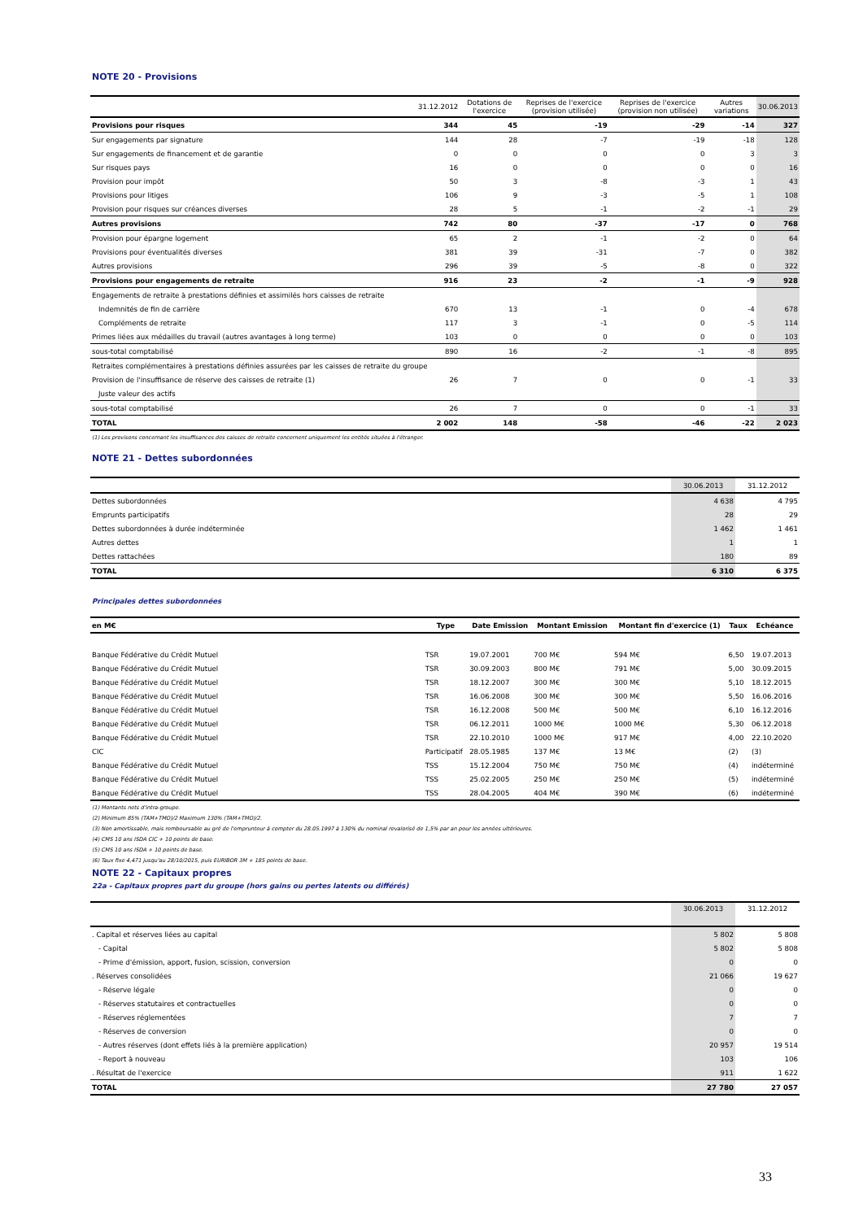NOTE 20 - Provisions
| | 31.12.2012 | Dotations de l'exercice | Reprises de l'exercice (provision utilisée) | Reprises de l'exercice (provision non utilisée) | Autres variations | 30.06.2013 |
| --- | --- | --- | --- | --- | --- | --- |
| Provisions pour risques | 344 | 45 | -19 | -29 | -14 | 327 |
| Sur engagements par signature | 144 | 28 | -7 | -19 | -18 | 128 |
| Sur engagements de financement et de garantie | 0 | 0 | 0 | 0 | 3 | 3 |
| Sur risques pays | 16 | 0 | 0 | 0 | 0 | 16 |
| Provision pour impôt | 50 | 3 | -8 | -3 | 1 | 43 |
| Provisions pour litiges | 106 | 9 | -3 | -5 | 1 | 108 |
| Provision pour risques sur créances diverses | 28 | 5 | -1 | -2 | -1 | 29 |
| Autres provisions | 742 | 80 | -37 | -17 | 0 | 768 |
| Provision pour épargne logement | 65 | 2 | -1 | -2 | 0 | 64 |
| Provisions pour éventualités diverses | 381 | 39 | -31 | -7 | 0 | 382 |
| Autres provisions | 296 | 39 | -5 | -8 | 0 | 322 |
| Provisions pour engagements de retraite | 916 | 23 | -2 | -1 | -9 | 928 |
| Engagements de retraite à prestations définies et assimilés hors caisses de retraite | | | | | | |
| Indemnités de fin de carrière | 670 | 13 | -1 | 0 | -4 | 678 |
| Compléments de retraite | 117 | 3 | -1 | 0 | -5 | 114 |
| Primes liées aux médailles du travail (autres avantages à long terme) | 103 | 0 | 0 | 0 | 0 | 103 |
| sous-total comptabilisé | 890 | 16 | -2 | -1 | -8 | 895 |
| Retraites complémentaires à prestations définies assurées par les caisses de retraite du groupe | | | | | | |
| Provision de l'insuffisance de réserve des caisses de retraite (1) | 26 | 7 | 0 | 0 | -1 | 33 |
| Juste valeur des actifs | | | | | | |
| sous-total comptabilisé | 26 | 7 | 0 | 0 | -1 | 33 |
| TOTAL | 2 002 | 148 | -58 | -46 | -22 | 2 023 |
(1) Les provisons concernant les insuffisances des caisses de retraite concernent uniquement les entités situées à l'étranger.
NOTE 21 - Dettes subordonnées
| | 30.06.2013 | 31.12.2012 |
| --- | --- | --- |
| Dettes subordonnées | 4 638 | 4 795 |
| Emprunts participatifs | 28 | 29 |
| Dettes subordonnées à durée indéterminée | 1 462 | 1 461 |
| Autres dettes | 1 | 1 |
| Dettes rattachées | 180 | 89 |
| TOTAL | 6 310 | 6 375 |
Principales dettes subordonnées
| en M€ | Type | Date Emission | Montant Emission | Montant fin d'exercice (1) | Taux | Echéance |
| --- | --- | --- | --- | --- | --- | --- |
| Banque Fédérative du Crédit Mutuel | TSR | 19.07.2001 | 700 M€ | 594 M€ | 6,50 | 19.07.2013 |
| Banque Fédérative du Crédit Mutuel | TSR | 30.09.2003 | 800 M€ | 791 M€ | 5,00 | 30.09.2015 |
| Banque Fédérative du Crédit Mutuel | TSR | 18.12.2007 | 300 M€ | 300 M€ | 5,10 | 18.12.2015 |
| Banque Fédérative du Crédit Mutuel | TSR | 16.06.2008 | 300 M€ | 300 M€ | 5,50 | 16.06.2016 |
| Banque Fédérative du Crédit Mutuel | TSR | 16.12.2008 | 500 M€ | 500 M€ | 6,10 | 16.12.2016 |
| Banque Fédérative du Crédit Mutuel | TSR | 06.12.2011 | 1000 M€ | 1000 M€ | 5,30 | 06.12.2018 |
| Banque Fédérative du Crédit Mutuel | TSR | 22.10.2010 | 1000 M€ | 917 M€ | 4,00 | 22.10.2020 |
| CIC | Participatif | 28.05.1985 | 137 M€ | 13 M€ | (2) | (3) |
| Banque Fédérative du Crédit Mutuel | TSS | 15.12.2004 | 750 M€ | 750 M€ | (4) | indéterminé |
| Banque Fédérative du Crédit Mutuel | TSS | 25.02.2005 | 250 M€ | 250 M€ | (5) | indéterminé |
| Banque Fédérative du Crédit Mutuel | TSS | 28.04.2005 | 404 M€ | 390 M€ | (6) | indéterminé |
(1) Montants nets d'intra-groupe.
(2) Minimum 85% (TAM+TMO)/2 Maximum 130% (TAM+TMO)/2.
(3) Non amortissable, mais remboursable au gré de l'emprunteur à compter du 28.05.1997 à 130% du nominal revalorisé de 1,5% par an pour les années ultérieures.
(4) CMS 10 ans ISDA CIC + 10 points de base.
(5) CMS 10 ans ISDA + 10 points de base.
(6) Taux fixe 4,471 jusqu'au 28/10/2015, puis EURIBOR 3M + 185 points de base.
NOTE 22 - Capitaux propres
22a - Capitaux propres part du groupe (hors gains ou pertes latents ou différés)
| | 30.06.2013 | 31.12.2012 |
| --- | --- | --- |
| . Capital et réserves liées au capital | 5 802 | 5 808 |
| - Capital | 5 802 | 5 808 |
| - Prime d'émission, apport, fusion, scission, conversion | 0 | 0 |
| . Réserves consolidées | 21 066 | 19 627 |
| - Réserve légale | 0 | 0 |
| - Réserves statutaires et contractuelles | 0 | 0 |
| - Réserves réglementées | 7 | 7 |
| - Réserves de conversion | 0 | 0 |
| - Autres réserves (dont effets liés à la première application) | 20 957 | 19 514 |
| - Report à nouveau | 103 | 106 |
| . Résultat de l'exercice | 911 | 1 622 |
| TOTAL | 27 780 | 27 057 |
33